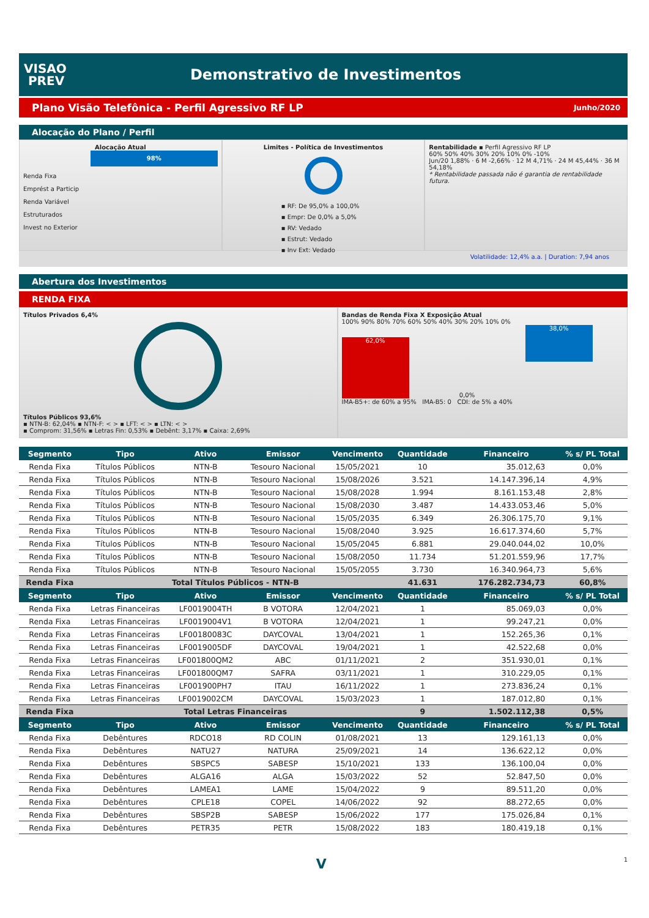VISAO
PREV
Demonstrativo de Investimentos
Plano Visão Telefônica - Perfil Agressivo RF LP Junho/2020
Alocação do Plano / Perfil
Alocação Atual
98%
Renda Fixa
Emprést a Particip
Renda Variável
Estruturados
Invest no Exterior
Limites - Política de Investimentos
▪ RF: De 95,0% a 100,0%
▪ Empr: De 0,0% a 5,0%
▪ RV: Vedado
▪ Estrut: Vedado
▪ Inv Ext: Vedado
Rentabilidade ▪ Perfil Agressivo RF LP
60% 50% 40% 30% 20% 10% 0% -10%
Jun/20 1,88% · 6 M -2,66% · 12 M 4,71% · 24 M 45,44% · 36 M 54,18%
* Rentabilidade passada não é garantia de rentabilidade futura.
Volatilidade: 12,4% a.a. | Duration: 7,94 anos
Abertura dos Investimentos
RENDA FIXA
Títulos Privados 6,4%
Títulos Públicos 93,6%
▪ NTN-B: 62,04% ▪ NTN-F: < > ▪ LFT: < > ▪ LTN: < >
▪ Comprom: 31,56% ▪ Letras Fin: 0,53% ▪ Debênt: 3,17% ▪ Caixa: 2,69%
Bandas de Renda Fixa X Exposição Atual
100% 90% 80% 70% 60% 50% 40% 30% 20% 10% 0%
62,0%
0,0%
38,0%
IMA-B5+: de 60% a 95% IMA-B5: 0 CDI: de 5% a 40%
| Segmento | Tipo | Ativo | Emissor | Vencimento | Quantidade | Financeiro | % s/ PL Total |
| --- | --- | --- | --- | --- | --- | --- | --- |
| Renda Fixa | Títulos Públicos | NTN-B | Tesouro Nacional | 15/05/2021 | 10 | 35.012,63 | 0,0% |
| Renda Fixa | Títulos Públicos | NTN-B | Tesouro Nacional | 15/08/2026 | 3.521 | 14.147.396,14 | 4,9% |
| Renda Fixa | Títulos Públicos | NTN-B | Tesouro Nacional | 15/08/2028 | 1.994 | 8.161.153,48 | 2,8% |
| Renda Fixa | Títulos Públicos | NTN-B | Tesouro Nacional | 15/08/2030 | 3.487 | 14.433.053,46 | 5,0% |
| Renda Fixa | Títulos Públicos | NTN-B | Tesouro Nacional | 15/05/2035 | 6.349 | 26.306.175,70 | 9,1% |
| Renda Fixa | Títulos Públicos | NTN-B | Tesouro Nacional | 15/08/2040 | 3.925 | 16.617.374,60 | 5,7% |
| Renda Fixa | Títulos Públicos | NTN-B | Tesouro Nacional | 15/05/2045 | 6.881 | 29.040.044,02 | 10,0% |
| Renda Fixa | Títulos Públicos | NTN-B | Tesouro Nacional | 15/08/2050 | 11.734 | 51.201.559,96 | 17,7% |
| Renda Fixa | Títulos Públicos | NTN-B | Tesouro Nacional | 15/05/2055 | 3.730 | 16.340.964,73 | 5,6% |
| Renda Fixa | Total Títulos Públicos - NTN-B | | | | 41.631 | 176.282.734,73 | 60,8% |
| Segmento | Tipo | Ativo | Emissor | Vencimento | Quantidade | Financeiro | % s/ PL Total |
| Renda Fixa | Letras Financeiras | LF0019004TH | B VOTORA | 12/04/2021 | 1 | 85.069,03 | 0,0% |
| Renda Fixa | Letras Financeiras | LF0019004V1 | B VOTORA | 12/04/2021 | 1 | 99.247,21 | 0,0% |
| Renda Fixa | Letras Financeiras | LF00180083C | DAYCOVAL | 13/04/2021 | 1 | 152.265,36 | 0,1% |
| Renda Fixa | Letras Financeiras | LF0019005DF | DAYCOVAL | 19/04/2021 | 1 | 42.522,68 | 0,0% |
| Renda Fixa | Letras Financeiras | LF001800QM2 | ABC | 01/11/2021 | 2 | 351.930,01 | 0,1% |
| Renda Fixa | Letras Financeiras | LF001800QM7 | SAFRA | 03/11/2021 | 1 | 310.229,05 | 0,1% |
| Renda Fixa | Letras Financeiras | LF001900PH7 | ITAU | 16/11/2022 | 1 | 273.836,24 | 0,1% |
| Renda Fixa | Letras Financeiras | LF0019002CM | DAYCOVAL | 15/03/2023 | 1 | 187.012,80 | 0,1% |
| Renda Fixa | Total Letras Financeiras | | | | 9 | 1.502.112,38 | 0,5% |
| Segmento | Tipo | Ativo | Emissor | Vencimento | Quantidade | Financeiro | % s/ PL Total |
| Renda Fixa | Debêntures | RDCO18 | RD COLIN | 01/08/2021 | 13 | 129.161,13 | 0,0% |
| Renda Fixa | Debêntures | NATU27 | NATURA | 25/09/2021 | 14 | 136.622,12 | 0,0% |
| Renda Fixa | Debêntures | SBSPC5 | SABESP | 15/10/2021 | 133 | 136.100,04 | 0,0% |
| Renda Fixa | Debêntures | ALGA16 | ALGA | 15/03/2022 | 52 | 52.847,50 | 0,0% |
| Renda Fixa | Debêntures | LAMEA1 | LAME | 15/04/2022 | 9 | 89.511,20 | 0,0% |
| Renda Fixa | Debêntures | CPLE18 | COPEL | 14/06/2022 | 92 | 88.272,65 | 0,0% |
| Renda Fixa | Debêntures | SBSP2B | SABESP | 15/06/2022 | 177 | 175.026,84 | 0,1% |
| Renda Fixa | Debêntures | PETR35 | PETR | 15/08/2022 | 183 | 180.419,18 | 0,1% |
V 1